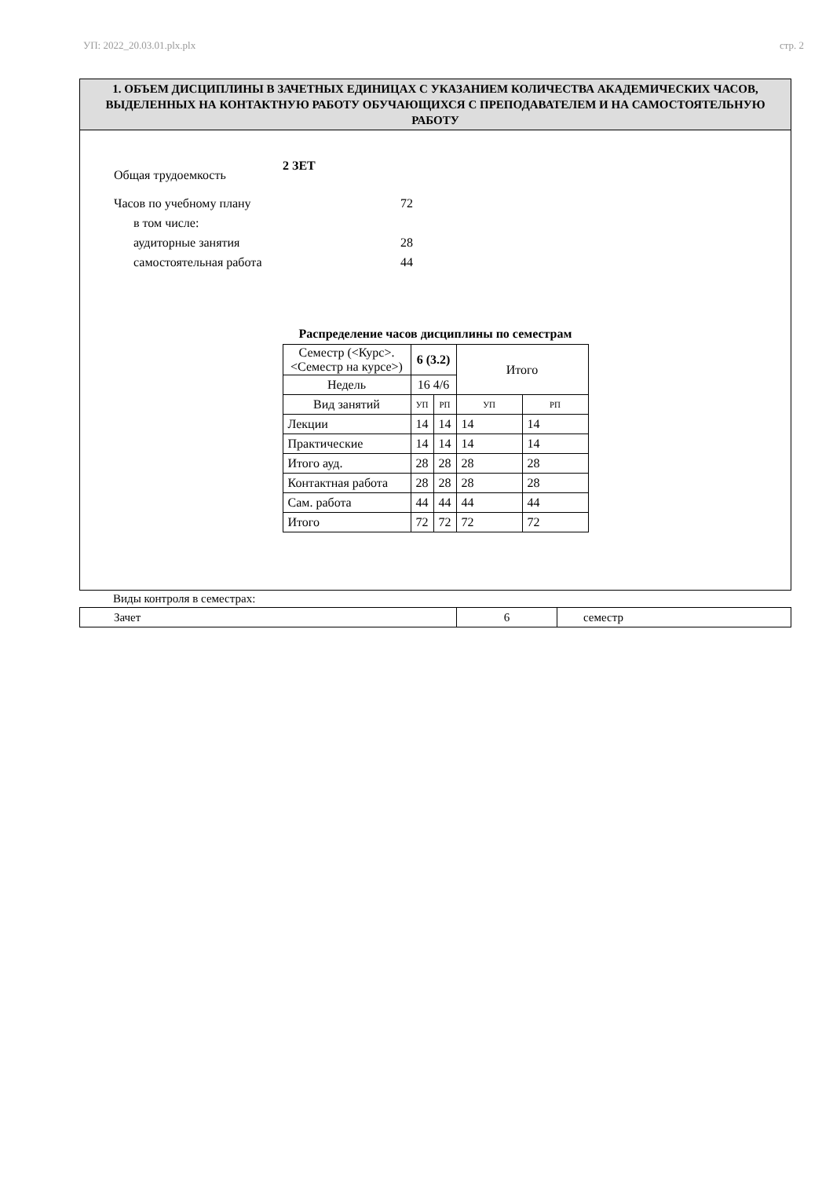УП: 2022_20.03.01.plx.plx стр. 2
1. ОБЪЕМ ДИСЦИПЛИНЫ В ЗАЧЕТНЫХ ЕДИНИЦАХ С УКАЗАНИЕМ КОЛИЧЕСТВА АКАДЕМИЧЕСКИХ ЧАСОВ, ВЫДЕЛЕННЫХ НА КОНТАКТНУЮ РАБОТУ ОБУЧАЮЩИХСЯ С ПРЕПОДАВАТЕЛЕМ И НА САМОСТОЯТЕЛЬНУЮ РАБОТУ
Общая трудоемкость 2 ЗЕТ
Часов по учебному плану 72
в том числе:
аудиторные занятия 28
самостоятельная работа 44
Распределение часов дисциплины по семестрам
| Семестр (<Курс>.<Семестр на курсе>) | 6 (3.2) | | Итого | |
| Недель | 16 4/6 | | | |
| Вид занятий | УП | РП | УП | РП |
| Лекции | 14 | 14 | 14 | 14 |
| Практические | 14 | 14 | 14 | 14 |
| Итого ауд. | 28 | 28 | 28 | 28 |
| Контактная работа | 28 | 28 | 28 | 28 |
| Сам. работа | 44 | 44 | 44 | 44 |
| Итого | 72 | 72 | 72 | 72 |
Виды контроля в семестрах:
| Зачет | 6 | семестр |